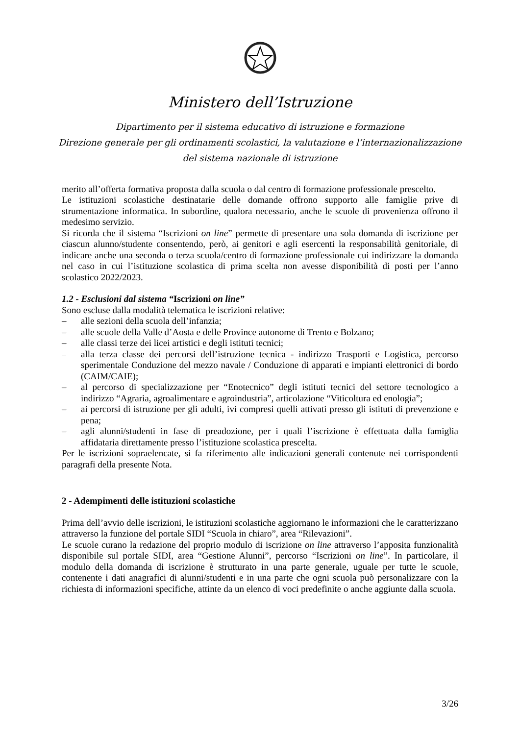Ministero dell’Istruzione
Dipartimento per il sistema educativo di istruzione e formazione
Direzione generale per gli ordinamenti scolastici, la valutazione e l’internazionalizzazione
del sistema nazionale di istruzione
merito all’offerta formativa proposta dalla scuola o dal centro di formazione professionale prescelto.
Le istituzioni scolastiche destinatarie delle domande offrono supporto alle famiglie prive di strumentazione informatica. In subordine, qualora necessario, anche le scuole di provenienza offrono il medesimo servizio.
Si ricorda che il sistema “Iscrizioni on line” permette di presentare una sola domanda di iscrizione per ciascun alunno/studente consentendo, però, ai genitori e agli esercenti la responsabilità genitoriale, di indicare anche una seconda o terza scuola/centro di formazione professionale cui indirizzare la domanda nel caso in cui l’istituzione scolastica di prima scelta non avesse disponibilità di posti per l’anno scolastico 2022/2023.
1.2 - Esclusioni dal sistema “Iscrizioni on line”
Sono escluse dalla modalità telematica le iscrizioni relative:
– alle sezioni della scuola dell’infanzia;
– alle scuole della Valle d’Aosta e delle Province autonome di Trento e Bolzano;
– alle classi terze dei licei artistici e degli istituti tecnici;
– alla terza classe dei percorsi dell’istruzione tecnica - indirizzo Trasporti e Logistica, percorso sperimentale Conduzione del mezzo navale / Conduzione di apparati e impianti elettronici di bordo (CAIM/CAIE);
– al percorso di specializzazione per “Enotecnico” degli istituti tecnici del settore tecnologico a indirizzo “Agraria, agroalimentare e agroindustria”, articolazione “Viticoltura ed enologia”;
– ai percorsi di istruzione per gli adulti, ivi compresi quelli attivati presso gli istituti di prevenzione e pena;
– agli alunni/studenti in fase di preadozione, per i quali l’iscrizione è effettuata dalla famiglia affidataria direttamente presso l’istituzione scolastica prescelta.
Per le iscrizioni sopraelencate, si fa riferimento alle indicazioni generali contenute nei corrispondenti paragrafi della presente Nota.
2 - Adempimenti delle istituzioni scolastiche
Prima dell’avvio delle iscrizioni, le istituzioni scolastiche aggiornano le informazioni che le caratterizzano attraverso la funzione del portale SIDI “Scuola in chiaro”, area “Rilevazioni”.
Le scuole curano la redazione del proprio modulo di iscrizione on line attraverso l’apposita funzionalità disponibile sul portale SIDI, area “Gestione Alunni”, percorso “Iscrizioni on line”. In particolare, il modulo della domanda di iscrizione è strutturato in una parte generale, uguale per tutte le scuole, contenente i dati anagrafici di alunni/studenti e in una parte che ogni scuola può personalizzare con la richiesta di informazioni specifiche, attinte da un elenco di voci predefinite o anche aggiunte dalla scuola.
3/26